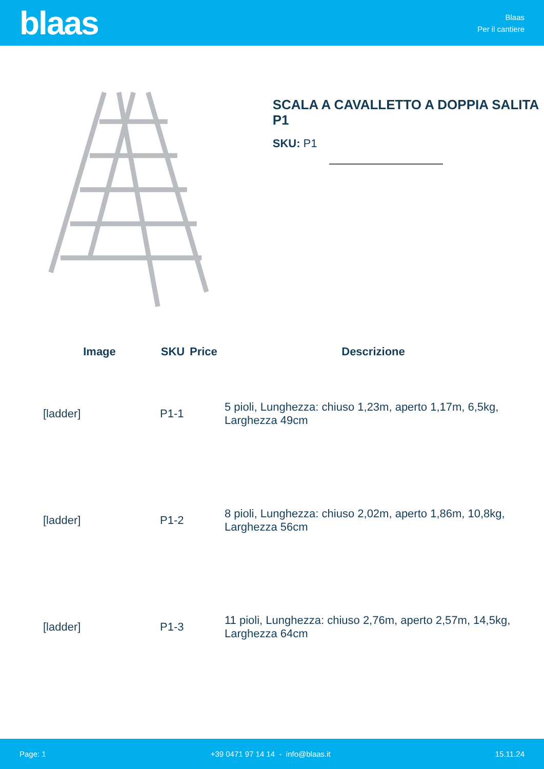blaas
Blaas
Per il cantiere
SCALA A CAVALLETTO A DOPPIA SALITA P1
SKU: P1
| Image | SKU | Price | Descrizione |
| --- | --- | --- | --- |
| [ladder] | P1-1 | | 5 pioli, Lunghezza: chiuso 1,23m, aperto 1,17m, 6,5kg, Larghezza 49cm |
| [ladder] | P1-2 | | 8 pioli, Lunghezza: chiuso 2,02m, aperto 1,86m, 10,8kg, Larghezza 56cm |
| [ladder] | P1-3 | | 11 pioli, Lunghezza: chiuso 2,76m, aperto 2,57m, 14,5kg, Larghezza 64cm |
Page: 1 +39 0471 97 14 14 - info@blaas.it 15.11.24